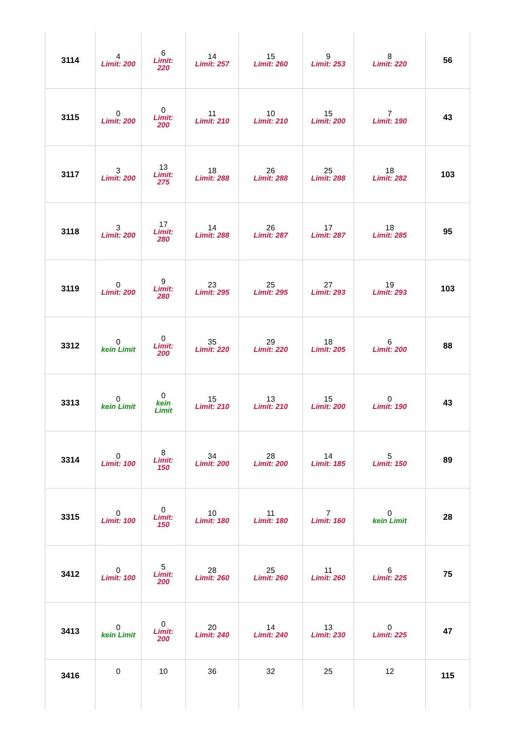| 3114 | 4 Limit: 200 | 6 Limit: 220 | 14 Limit: 257 | 15 Limit: 260 | 9 Limit: 253 | 8 Limit: 220 | 56 |
| 3115 | 0 Limit: 200 | 0 Limit: 200 | 11 Limit: 210 | 10 Limit: 210 | 15 Limit: 200 | 7 Limit: 190 | 43 |
| 3117 | 3 Limit: 200 | 13 Limit: 275 | 18 Limit: 288 | 26 Limit: 288 | 25 Limit: 288 | 18 Limit: 282 | 103 |
| 3118 | 3 Limit: 200 | 17 Limit: 280 | 14 Limit: 288 | 26 Limit: 287 | 17 Limit: 287 | 18 Limit: 285 | 95 |
| 3119 | 0 Limit: 200 | 9 Limit: 280 | 23 Limit: 295 | 25 Limit: 295 | 27 Limit: 293 | 19 Limit: 293 | 103 |
| 3312 | 0 kein Limit | 0 Limit: 200 | 35 Limit: 220 | 29 Limit: 220 | 18 Limit: 205 | 6 Limit: 200 | 88 |
| 3313 | 0 kein Limit | 0 kein Limit | 15 Limit: 210 | 13 Limit: 210 | 15 Limit: 200 | 0 Limit: 190 | 43 |
| 3314 | 0 Limit: 100 | 8 Limit: 150 | 34 Limit: 200 | 28 Limit: 200 | 14 Limit: 185 | 5 Limit: 150 | 89 |
| 3315 | 0 Limit: 100 | 0 Limit: 150 | 10 Limit: 180 | 11 Limit: 180 | 7 Limit: 160 | 0 kein Limit | 28 |
| 3412 | 0 Limit: 100 | 5 Limit: 200 | 28 Limit: 260 | 25 Limit: 260 | 11 Limit: 260 | 6 Limit: 225 | 75 |
| 3413 | 0 kein Limit | 0 Limit: 200 | 20 Limit: 240 | 14 Limit: 240 | 13 Limit: 230 | 0 Limit: 225 | 47 |
| 3416 | 0 | 10 | 36 | 32 | 25 | 12 | 115 |